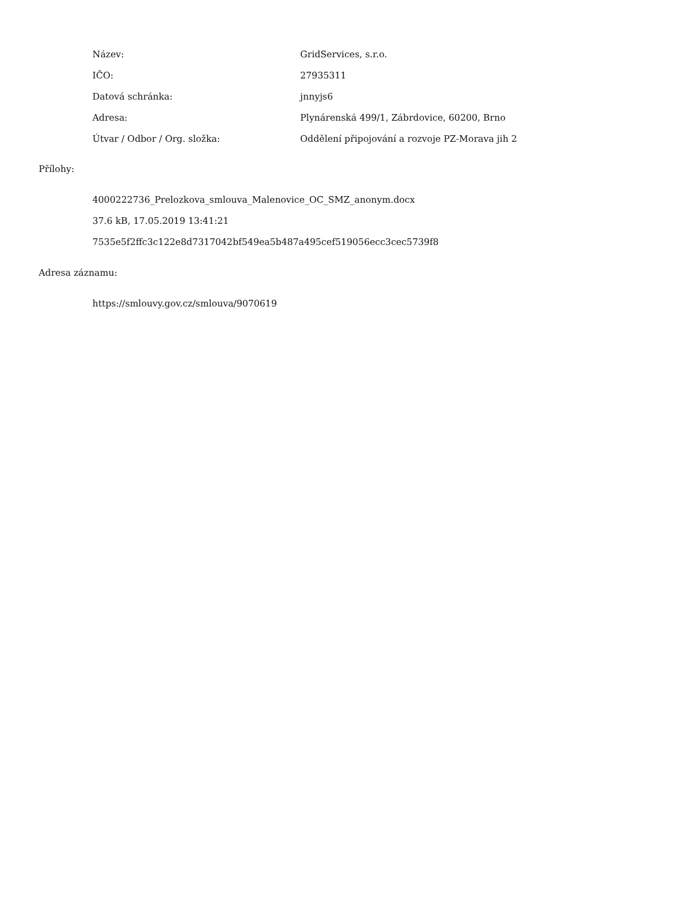| Název: | GridServices, s.r.o. |
| IČO: | 27935311 |
| Datová schránka: | jnnyjs6 |
| Adresa: | Plynárenská 499/1, Zábrdovice, 60200, Brno |
| Útvar / Odbor / Org. složka: | Oddělení připojování a rozvoje PZ-Morava jih 2 |
Přílohy:
4000222736_Prelozkova_smlouva_Malenovice_OC_SMZ_anonym.docx
37.6 kB, 17.05.2019 13:41:21
7535e5f2ffc3c122e8d7317042bf549ea5b487a495cef519056ecc3cec5739f8
Adresa záznamu:
https://smlouvy.gov.cz/smlouva/9070619